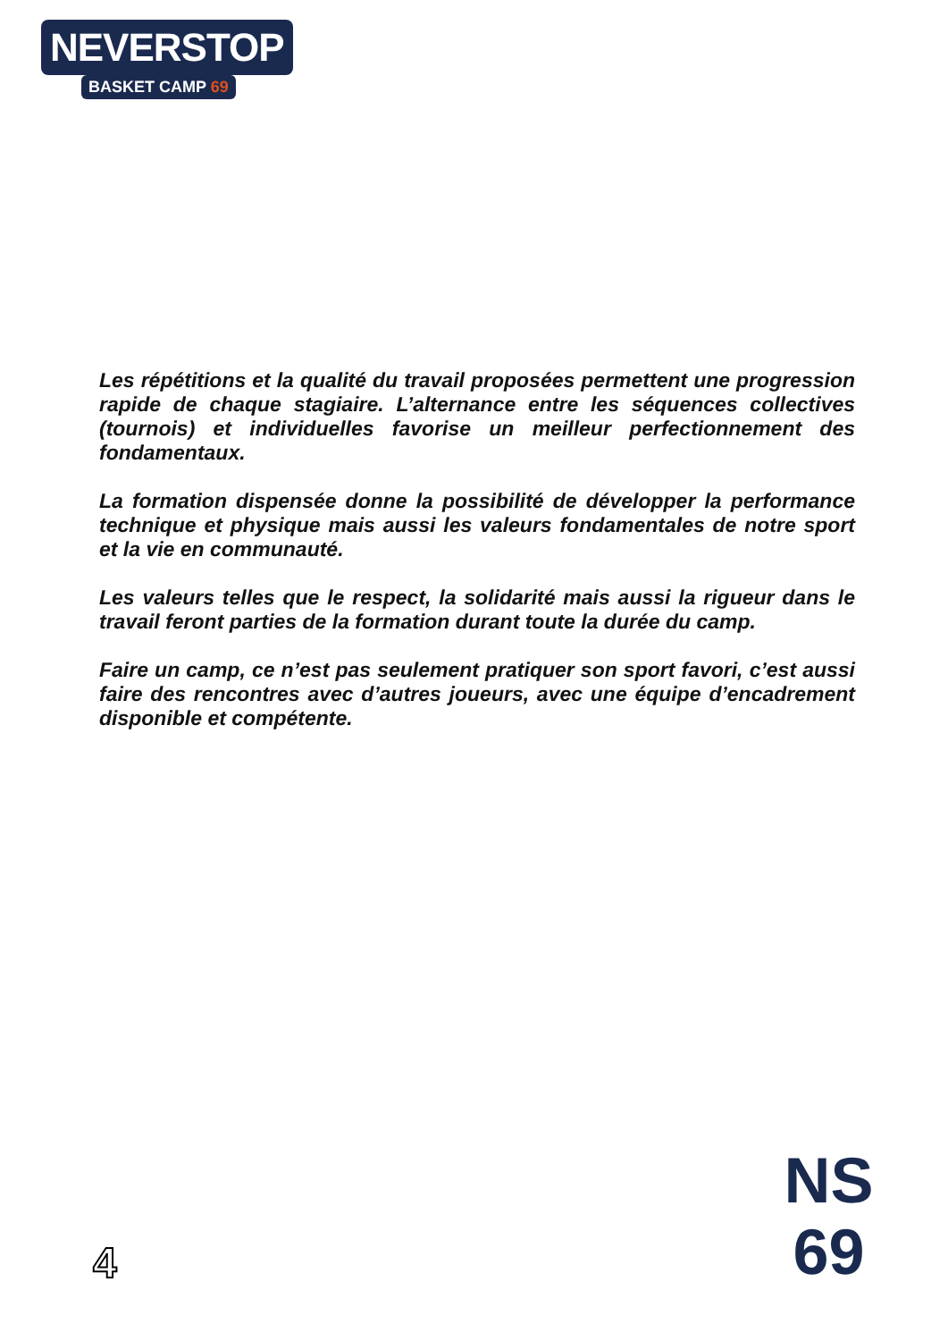NEVERSTOP
BASKET CAMP 69
Les répétitions et la qualité du travail proposées permettent une progression rapide de chaque stagiaire. L’alternance entre les séquences collectives (tournois) et individuelles favorise un meilleur perfectionnement des fondamentaux.
La formation dispensée donne la possibilité de développer la performance technique et physique mais aussi les valeurs fondamentales de notre sport et la vie en communauté.
Les valeurs telles que le respect, la solidarité mais aussi la rigueur dans le travail feront parties de la formation durant toute la durée du camp.
Faire un camp, ce n’est pas seulement pratiquer son sport favori, c’est aussi faire des rencontres avec d’autres joueurs, avec une équipe d’encadrement disponible et compétente.
4
NS
69